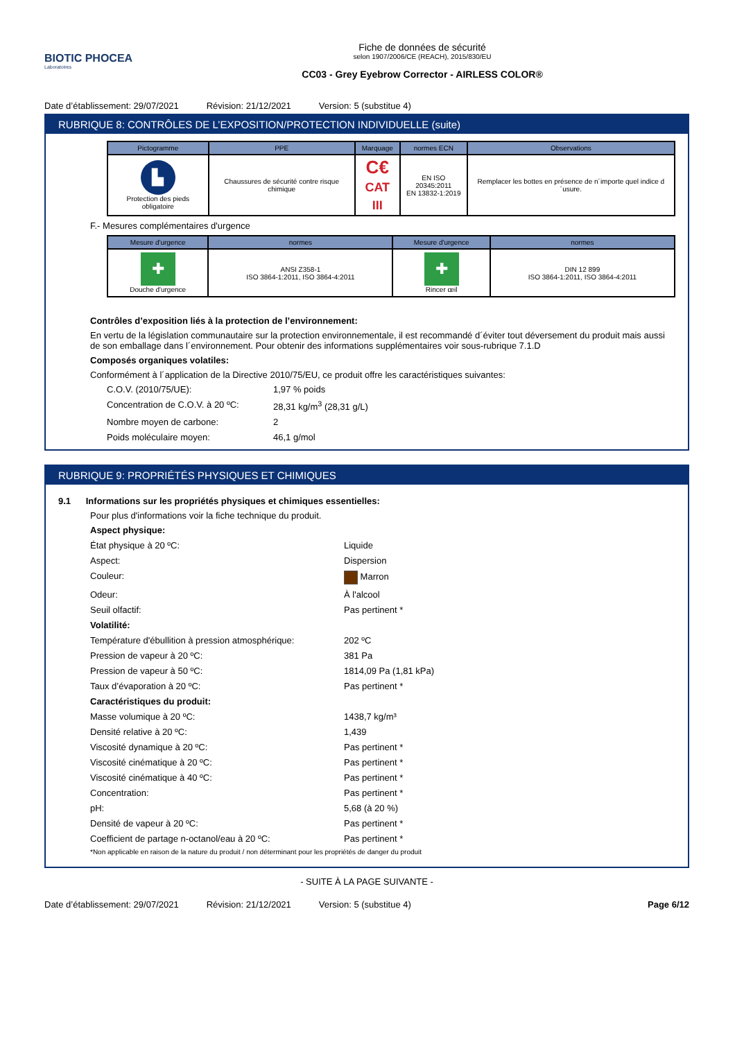BIOTIC PHOCEA
Laboratoires
Fiche de données de sécurité
selon 1907/2006/CE (REACH), 2015/830/EU
CC03 - Grey Eyebrow Corrector - AIRLESS COLOR®
Date d’établissement: 29/07/2021 Révision: 21/12/2021 Version: 5 (substitue 4)
RUBRIQUE 8: CONTRÔLES DE L’EXPOSITION/PROTECTION INDIVIDUELLE (suite)
| Pictogramme | PPE | Marquage | normes ECN | Observations |
| --- | --- | --- | --- | --- |
| ▙ Protection des pieds obligatoire | Chaussures de sécurité contre risque chimique | C€ CAT III | EN ISO 20345:2011 EN 13832-1:2019 | Remplacer les bottes en présence de n´importe quel indice d´usure. |
F.- Mesures complémentaires d'urgence
| Mesure d'urgence | normes | Mesure d'urgence | normes |
| --- | --- | --- | --- |
| ✚ Douche d'urgence | ANSI Z358-1 ISO 3864-1:2011, ISO 3864-4:2011 | ✚ Rincer œil | DIN 12 899 ISO 3864-1:2011, ISO 3864-4:2011 |
Contrôles d’exposition liés à la protection de l’environnement:
En vertu de la législation communautaire sur la protection environnementale, il est recommandé d´éviter tout déversement du produit mais aussi de son emballage dans l´environnement. Pour obtenir des informations supplémentaires voir sous-rubrique 7.1.D
Composés organiques volatiles:
Conformément à l´application de la Directive 2010/75/EU, ce produit offre les caractéristiques suivantes:
C.O.V. (2010/75/UE): 1,97 % poids Concentration de C.O.V. à 20 ºC: 28,31 kg/m<sup>3</sup> (28,31 g/L) Nombre moyen de carbone: 2 Poids moléculaire moyen: 46,1 g/mol
RUBRIQUE 9: PROPRIÉTÉS PHYSIQUES ET CHIMIQUES
9.1 Informations sur les propriétés physiques et chimiques essentielles:
Pour plus d'informations voir la fiche technique du produit.
Aspect physique: État physique à 20 ºC: Liquide Aspect: Dispersion Couleur: Marron Odeur: À l'alcool Seuil olfactif: Pas pertinent * Volatilité: Température d'ébullition à pression atmosphérique: 202 ºC Pression de vapeur à 20 ºC: 381 Pa Pression de vapeur à 50 ºC: 1814,09 Pa (1,81 kPa) Taux d’évaporation à 20 ºC: Pas pertinent * Caractéristiques du produit: Masse volumique à 20 ºC: 1438,7 kg/m³ Densité relative à 20 ºC: 1,439 Viscosité dynamique à 20 ºC: Pas pertinent * Viscosité cinématique à 20 ºC: Pas pertinent * Viscosité cinématique à 40 ºC: Pas pertinent * Concentration: Pas pertinent * pH: 5,68 (à 20 %) Densité de vapeur à 20 ºC: Pas pertinent * Coefficient de partage n-octanol/eau à 20 ºC: Pas pertinent *
*Non applicable en raison de la nature du produit / non déterminant pour les propriétés de danger du produit
- SUITE À LA PAGE SUIVANTE -
Date d’établissement: 29/07/2021 Révision: 21/12/2021 Version: 5 (substitue 4) Page 6/12